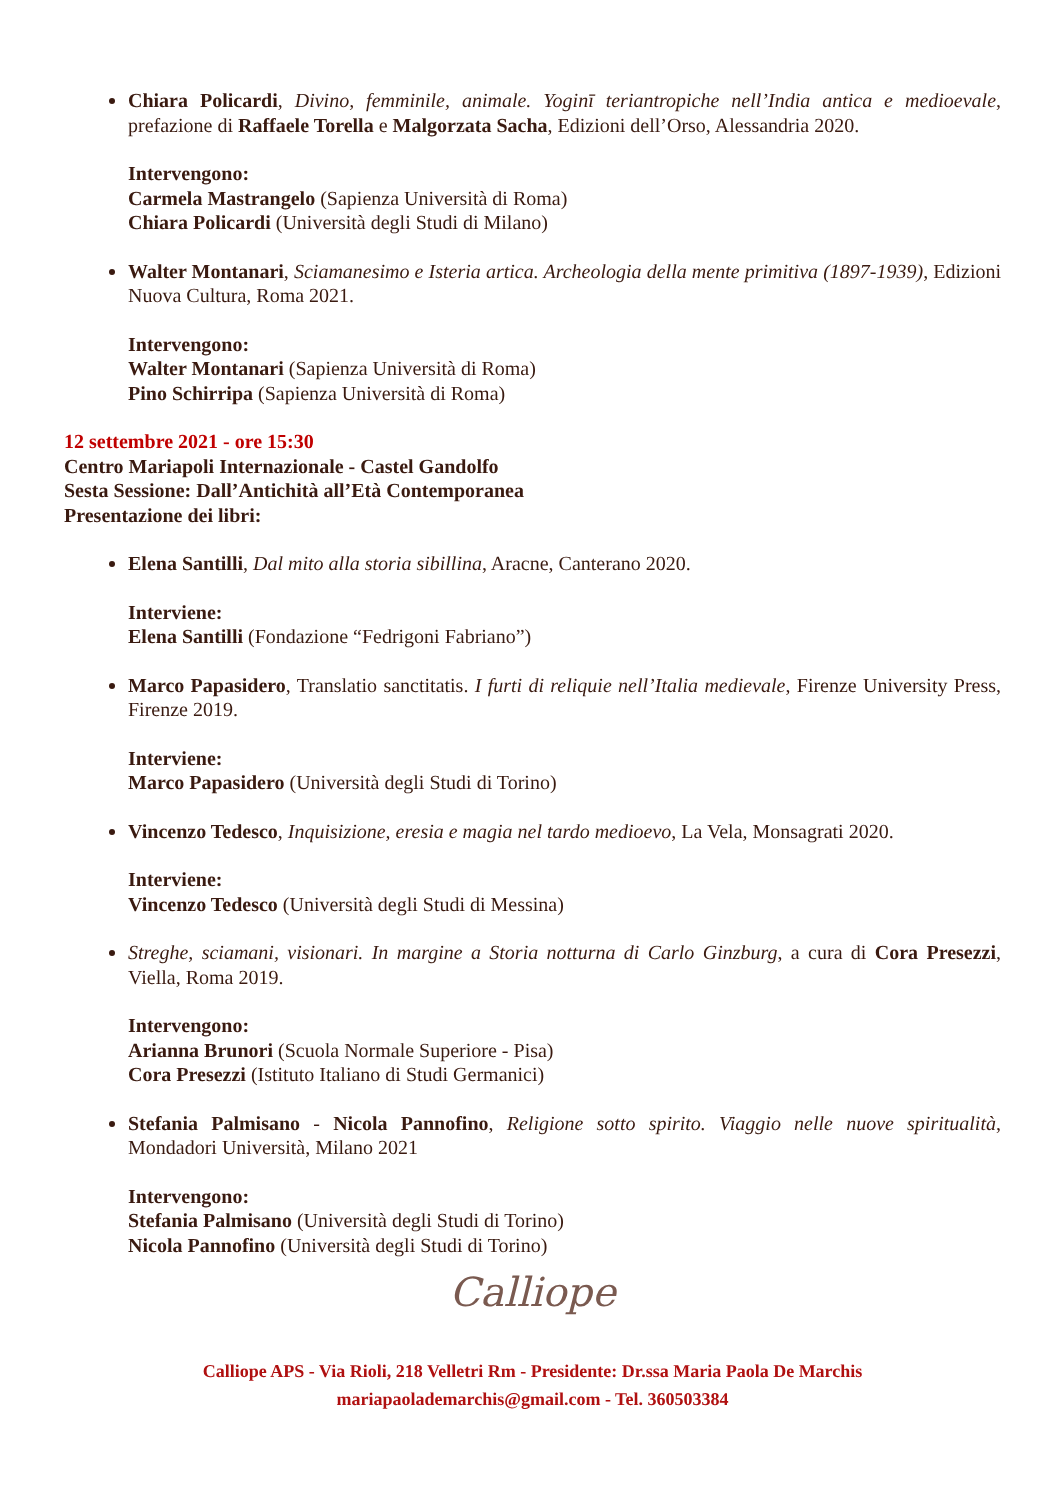Chiara Policardi, Divino, femminile, animale. Yoginī teriantropiche nell’India antica e medioevale, prefazione di Raffaele Torella e Malgorzata Sacha, Edizioni dell’Orso, Alessandria 2020.
Intervengono:
Carmela Mastrangelo (Sapienza Università di Roma)
Chiara Policardi (Università degli Studi di Milano)
Walter Montanari, Sciamanesimo e Isteria artica. Archeologia della mente primitiva (1897-1939), Edizioni Nuova Cultura, Roma 2021.
Intervengono:
Walter Montanari (Sapienza Università di Roma)
Pino Schirripa (Sapienza Università di Roma)
12 settembre 2021 - ore 15:30
Centro Mariapoli Internazionale - Castel Gandolfo
Sesta Sessione: Dall’Antichità all’Età Contemporanea
Presentazione dei libri:
Elena Santilli, Dal mito alla storia sibillina, Aracne, Canterano 2020.
Interviene:
Elena Santilli (Fondazione “Fedrigoni Fabriano”)
Marco Papasidero, Translatio sanctitatis. I furti di reliquie nell’Italia medievale, Firenze University Press, Firenze 2019.
Interviene:
Marco Papasidero (Università degli Studi di Torino)
Vincenzo Tedesco, Inquisizione, eresia e magia nel tardo medioevo, La Vela, Monsagrati 2020.
Interviene:
Vincenzo Tedesco (Università degli Studi di Messina)
Streghe, sciamani, visionari. In margine a Storia notturna di Carlo Ginzburg, a cura di Cora Presezzi, Viella, Roma 2019.
Intervengono:
Arianna Brunori (Scuola Normale Superiore - Pisa)
Cora Presezzi (Istituto Italiano di Studi Germanici)
Stefania Palmisano - Nicola Pannofino, Religione sotto spirito. Viaggio nelle nuove spiritualità, Mondadori Università, Milano 2021
Intervengono:
Stefania Palmisano (Università degli Studi di Torino)
Nicola Pannofino (Università degli Studi di Torino)
Calliope
Calliope APS - Via Rioli, 218 Velletri Rm - Presidente: Dr.ssa Maria Paola De Marchis
mariapaolademarchis@gmail.com - Tel. 360503384